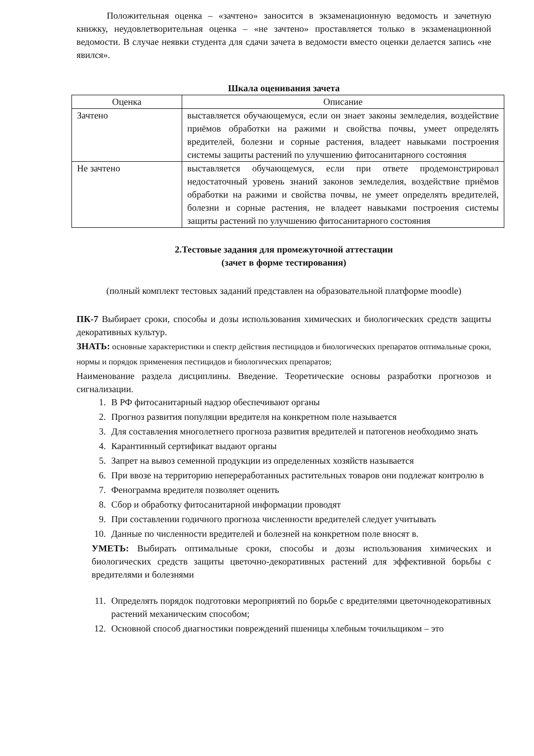Положительная оценка – «зачтено» заносится в экзаменационную ведомость и зачетную книжку, неудовлетворительная оценка – «не зачтено» проставляется только в экзаменационной ведомости. В случае неявки студента для сдачи зачета в ведомости вместо оценки делается запись «не явился».
Шкала оценивания зачета
| Оценка | Описание |
| --- | --- |
| Зачтено | выставляется обучающемуся, если он знает законы земледелия, воздействие приёмов обработки на ражими и свойства почвы, умеет определять вредителей, болезни и сорные растения, владеет навыками построения системы защиты растений по улучшению фитосанитарного состояния |
| Не зачтено | выставляется обучающемуся, если при ответе продемонстрировал недостаточный уровень знаний законов земледелия, воздействие приёмов обработки на ражими и свойства почвы, не умеет определять вредителей, болезни и сорные растения, не владеет навыками построения системы защиты растений по улучшению фитосанитарного состояния |
2.Тестовые задания для промежуточной аттестации
(зачет в форме тестирования)
(полный комплект тестовых заданий представлен на образовательной платформе moodle)
ПК-7 Выбирает сроки, способы и дозы использования химических и биологических средств защиты декоративных культур.
ЗНАТЬ: основные характеристики и спектр действия пестицидов и биологических препаратов оптимальные сроки, нормы и порядок применения пестицидов и биологических препаратов;
Наименование раздела дисциплины. Введение. Теоретические основы разработки прогнозов и сигнализации.
1. В РФ фитосанитарный надзор обеспечивают органы
2. Прогноз развития популяции вредителя на конкретном поле называется
3. Для составления многолетнего прогноза развития вредителей и патогенов необходимо знать
4. Карантинный сертификат выдают органы
5. Запрет на вывоз семенной продукции из определенных хозяйств называется
6. При ввозе на территорию непереработанных растительных товаров они подлежат контролю в
7. Фенограмма вредителя позволяет оценить
8. Сбор и обработку фитосанитарной информации проводят
9. При составлении годичного прогноза численности вредителей следует учитывать
10. Данные по численности вредителей и болезней на конкретном поле вносят в.
УМЕТЬ: Выбирать оптимальные сроки, способы и дозы использования химических и биологических средств защиты цветочно-декоративных растений для эффективной борьбы с вредителями и болезнями
11. Определять порядок подготовки мероприятий по борьбе с вредителями цветочнодекоративных растений механическим способом;
12. Основной способ диагностики повреждений пшеницы хлебным точильщиком – это